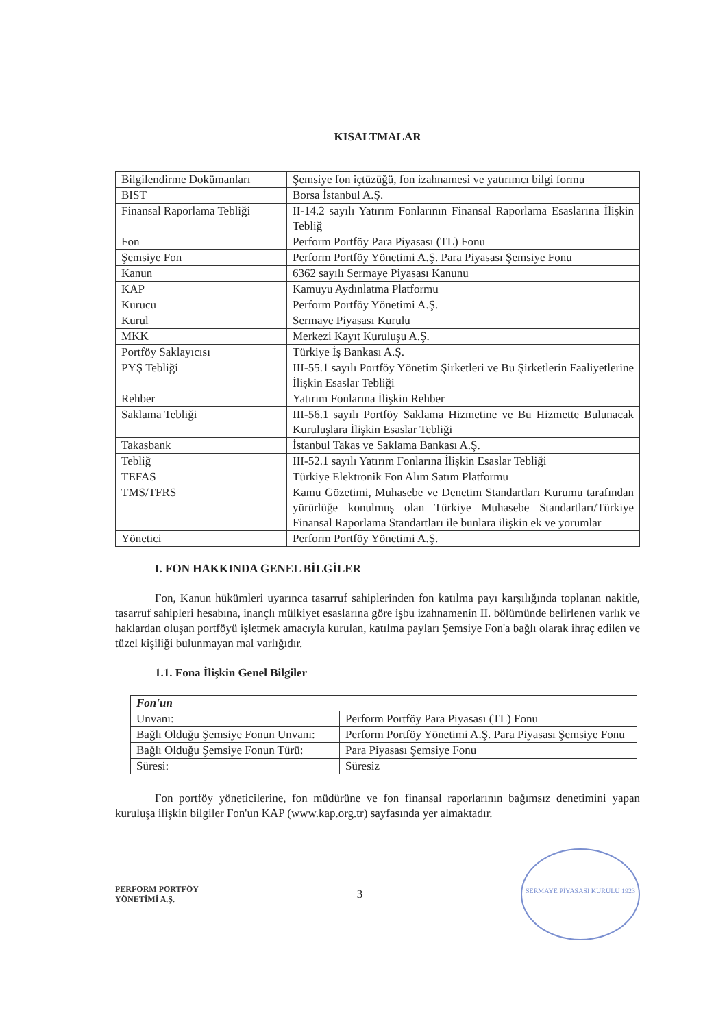KISALTMALAR
| Bilgilendirme Dokümanları | Şemsiye fon içtüzüğü, fon izahnamesi ve yatırımcı bilgi formu |
| BIST | Borsa İstanbul A.Ş. |
| Finansal Raporlama Tebliği | II-14.2 sayılı Yatırım Fonlarının Finansal Raporlama Esaslarına İlişkin Tebliğ |
| Fon | Perform Portföy Para Piyasası (TL) Fonu |
| Şemsiye Fon | Perform Portföy Yönetimi A.Ş. Para Piyasası Şemsiye Fonu |
| Kanun | 6362 sayılı Sermaye Piyasası Kanunu |
| KAP | Kamuyu Aydınlatma Platformu |
| Kurucu | Perform Portföy Yönetimi A.Ş. |
| Kurul | Sermaye Piyasası Kurulu |
| MKK | Merkezi Kayıt Kuruluşu A.Ş. |
| Portföy Saklayıcısı | Türkiye İş Bankası A.Ş. |
| PYŞ Tebliği | III-55.1 sayılı Portföy Yönetim Şirketleri ve Bu Şirketlerin Faaliyetlerine İlişkin Esaslar Tebliği |
| Rehber | Yatırım Fonlarına İlişkin Rehber |
| Saklama Tebliği | III-56.1 sayılı Portföy Saklama Hizmetine ve Bu Hizmette Bulunacak Kuruluşlara İlişkin Esaslar Tebliği |
| Takasbank | İstanbul Takas ve Saklama Bankası A.Ş. |
| Tebliğ | III-52.1 sayılı Yatırım Fonlarına İlişkin Esaslar Tebliği |
| TEFAS | Türkiye Elektronik Fon Alım Satım Platformu |
| TMS/TFRS | Kamu Gözetimi, Muhasebe ve Denetim Standartları Kurumu tarafından yürürlüğe konulmuş olan Türkiye Muhasebe Standartları/Türkiye Finansal Raporlama Standartları ile bunlara ilişkin ek ve yorumlar |
| Yönetici | Perform Portföy Yönetimi A.Ş. |
I. FON HAKKINDA GENEL BİLGİLER
Fon, Kanun hükümleri uyarınca tasarruf sahiplerinden fon katılma payı karşılığında toplanan nakitle, tasarruf sahipleri hesabına, inançlı mülkiyet esaslarına göre işbu izahnamenin II. bölümünde belirlenen varlık ve haklardan oluşan portföyü işletmek amacıyla kurulan, katılma payları Şemsiye Fon'a bağlı olarak ihraç edilen ve tüzel kişiliği bulunmayan mal varlığıdır.
1.1. Fona İlişkin Genel Bilgiler
| Fon'un | |
| Unvanı: | Perform Portföy Para Piyasası (TL) Fonu |
| Bağlı Olduğu Şemsiye Fonun Unvanı: | Perform Portföy Yönetimi A.Ş. Para Piyasası Şemsiye Fonu |
| Bağlı Olduğu Şemsiye Fonun Türü: | Para Piyasası Şemsiye Fonu |
| Süresi: | Süresiz |
Fon portföy yöneticilerine, fon müdürüne ve fon finansal raporlarının bağımsız denetimini yapan kuruluşa ilişkin bilgiler Fon'un KAP (www.kap.org.tr) sayfasında yer almaktadır.
PERFORM PORTFÖY
YÖNETİMİ A.Ş.
3
SERMAYE PİYASASI KURULU 1923